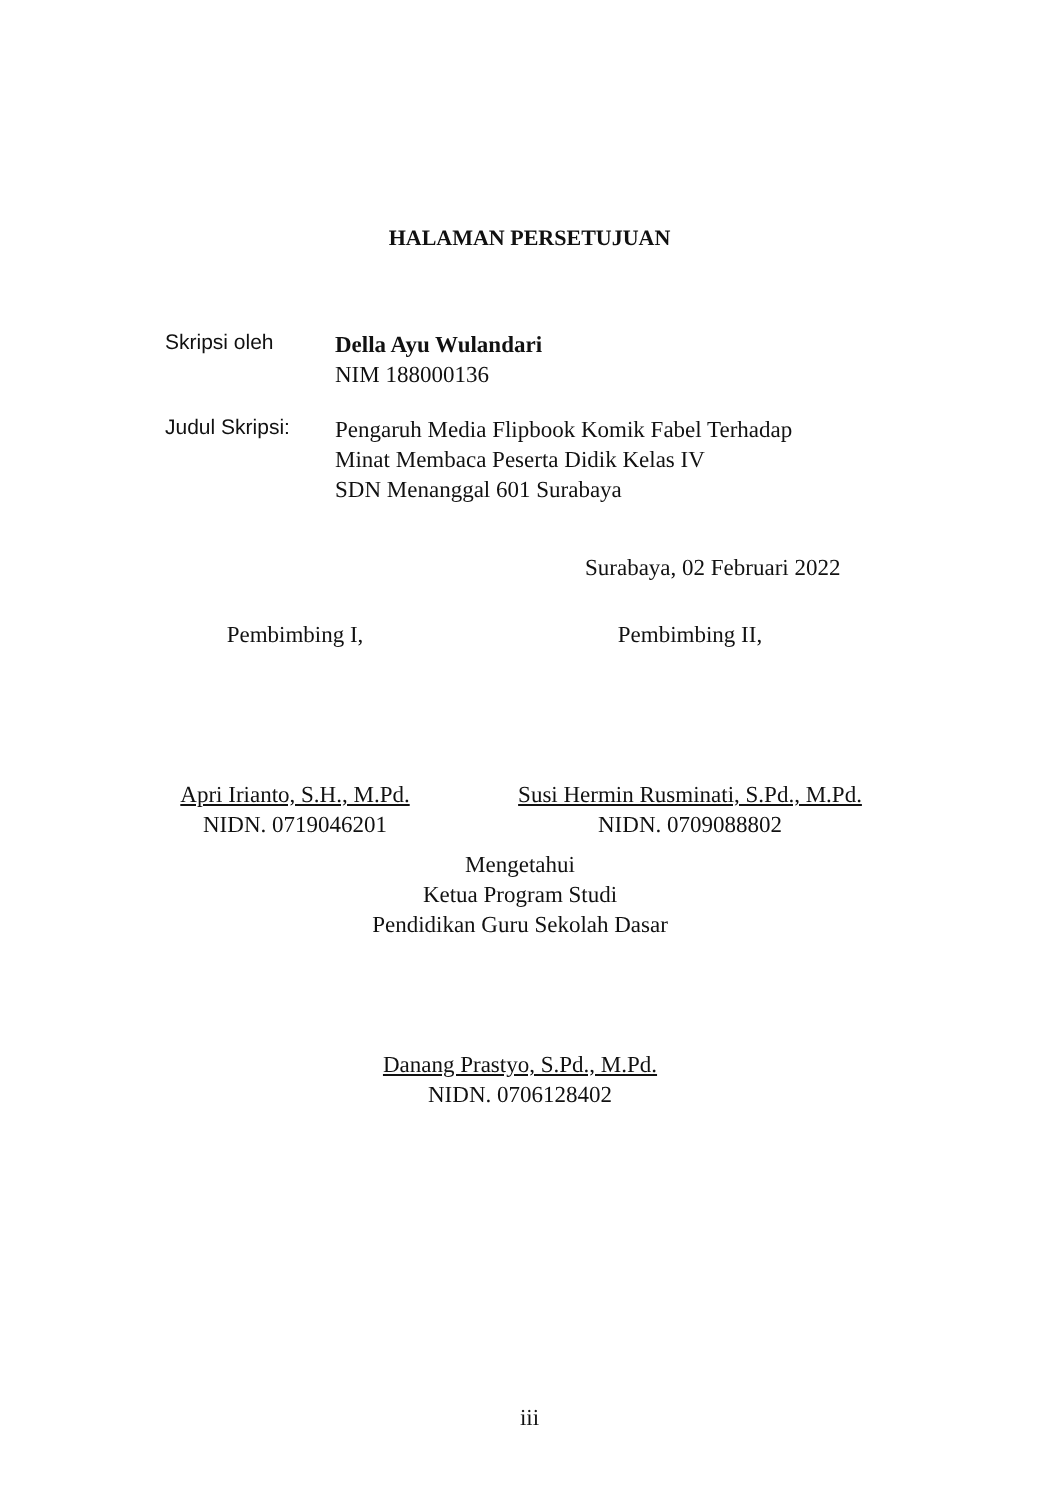HALAMAN PERSETUJUAN
Skripsi oleh
Della Ayu Wulandari
NIM 188000136
Judul Skripsi:
Pengaruh Media Flipbook Komik Fabel Terhadap
Minat Membaca Peserta Didik Kelas IV
SDN Menanggal 601 Surabaya
Surabaya, 02 Februari 2022
Pembimbing I,
Apri Irianto, S.H., M.Pd.
NIDN. 0719046201
Pembimbing II,
Susi Hermin Rusminati, S.Pd., M.Pd.
NIDN. 0709088802
Mengetahui
Ketua Program Studi
Pendidikan Guru Sekolah Dasar
Danang Prastyo, S.Pd., M.Pd.
NIDN. 0706128402
iii